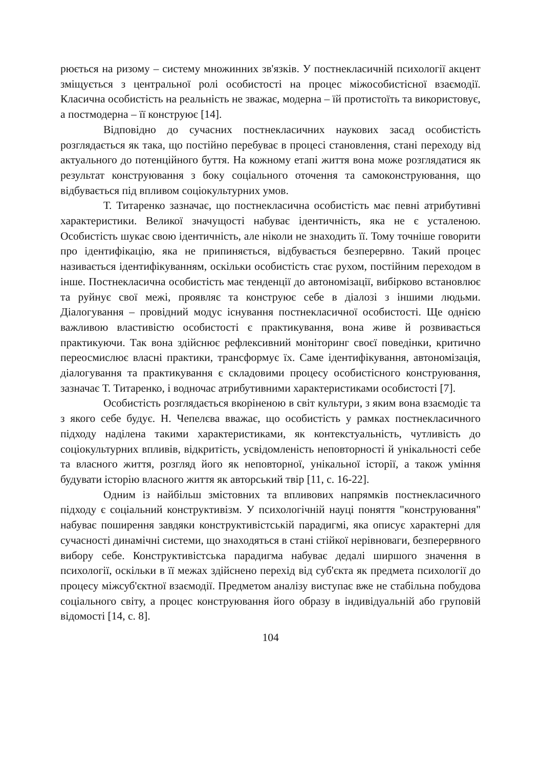рюється на ризому – систему множинних зв'язків. У постнекласичній психології акцент зміщується з центральної ролі особистості на процес міжособистісної взаємодії. Класична особистість на реальність не зважає, модерна – їй протистоїть та використовує, а постмодерна – її конструює [14].
Відповідно до сучасних постнекласичних наукових засад особистість розглядається як така, що постійно перебуває в процесі становлення, стані переходу від актуального до потенційного буття. На кожному етапі життя вона може розглядатися як результат конструювання з боку соціального оточення та самоконструювання, що відбувається під впливом соціокультурних умов.
Т. Титаренко зазначає, що постнекласична особистість має певні атрибутивні характеристики. Великої значущості набуває ідентичність, яка не є усталеною. Особистість шукає свою ідентичність, але ніколи не знаходить її. Тому точніше говорити про ідентифікацію, яка не припиняється, відбувається безперервно. Такий процес називається ідентифікуванням, оскільки особистість стає рухом, постійним переходом в інше. Постнекласична особистість має тенденції до автономізації, вибірково встановлює та руйнує свої межі, проявляє та конструює себе в діалозі з іншими людьми. Діалогування – провідний модус існування постнекласичної особистості. Ще однією важливою властивістю особистості є практикування, вона живе й розвивається практикуючи. Так вона здійснює рефлексивний моніторинг своєї поведінки, критично переосмислює власні практики, трансформує їх. Саме ідентифікування, автономізація, діалогування та практикування є складовими процесу особистісного конструювання, зазначає Т. Титаренко, і водночас атрибутивними характеристиками особистості [7].
Особистість розглядається вкоріненою в світ культури, з яким вона взаємодіє та з якого себе будує. Н. Чепелєва вважає, що особистість у рамках постнекласичного підходу наділена такими характеристиками, як контекстуальність, чутливість до соціокультурних впливів, відкритість, усвідомленість неповторності й унікальності себе та власного життя, розгляд його як неповторної, унікальної історії, а також уміння будувати історію власного життя як авторський твір [11, с. 16-22].
Одним із найбільш змістовних та впливових напрямків постнекласичного підходу є соціальний конструктивізм. У психологічній науці поняття "конструювання" набуває поширення завдяки конструктивістській парадигмі, яка описує характерні для сучасності динамічні системи, що знаходяться в стані стійкої нерівноваги, безперервного вибору себе. Конструктивістська парадигма набуває дедалі ширшого значення в психології, оскільки в її межах здійснено перехід від суб'єкта як предмета психології до процесу міжсуб'єктної взаємодії. Предметом аналізу виступає вже не стабільна побудова соціального світу, а процес конструювання його образу в індивідуальній або груповій відомості [14, с. 8].
104